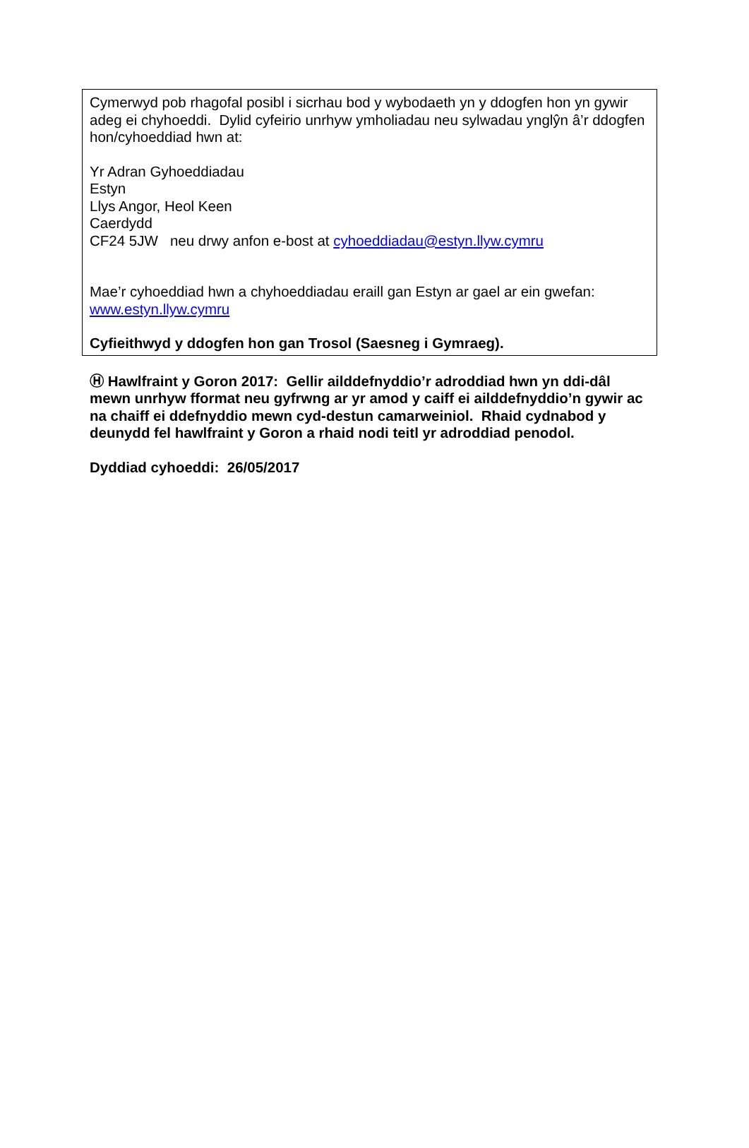Cymerwyd pob rhagofal posibl i sicrhau bod y wybodaeth yn y ddogfen hon yn gywir adeg ei chyhoeddi. Dylid cyfeirio unrhyw ymholiadau neu sylwadau ynglŷn â’r ddogfen hon/cyhoeddiad hwn at:
Yr Adran Gyhoeddiadau
Estyn
Llys Angor, Heol Keen
Caerdydd
CF24 5JW neu drwy anfon e-bost at cyhoeddiadau@estyn.llyw.cymru
Mae’r cyhoeddiad hwn a chyhoeddiadau eraill gan Estyn ar gael ar ein gwefan: www.estyn.llyw.cymru
Cyfieithwyd y ddogfen hon gan Trosol (Saesneg i Gymraeg).
Ⓗ Hawlfraint y Goron 2017: Gellir ailddefnyddio’r adroddiad hwn yn ddi-dâl mewn unrhyw fformat neu gyfrwng ar yr amod y caiff ei ailddefnyddio’n gywir ac na chaiff ei ddefnyddio mewn cyd-destun camarweiniol. Rhaid cydnabod y deunydd fel hawlfraint y Goron a rhaid nodi teitl yr adroddiad penodol.
Dyddiad cyhoeddi: 26/05/2017